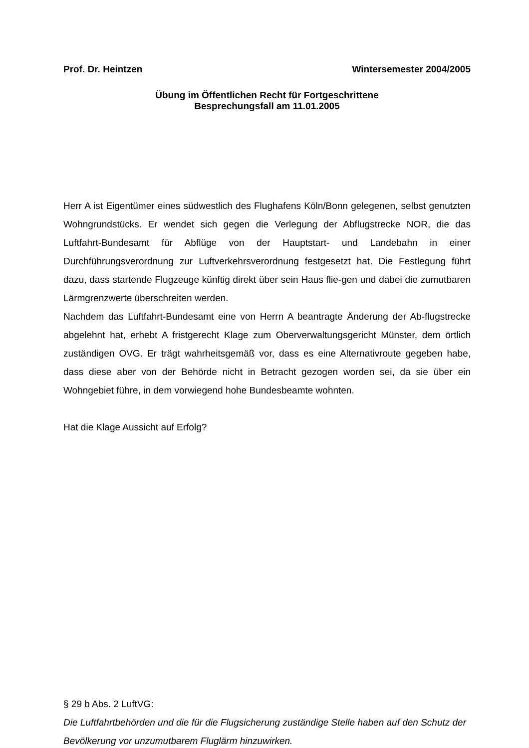Prof. Dr. Heintzen Wintersemester 2004/2005
Übung im Öffentlichen Recht für Fortgeschrittene
Besprechungsfall am 11.01.2005
Herr A ist Eigentümer eines südwestlich des Flughafens Köln/Bonn gelegenen, selbst genutzten Wohngrundstücks. Er wendet sich gegen die Verlegung der Abflugstrecke NOR, die das Luftfahrt-Bundesamt für Abflüge von der Hauptstart- und Landebahn in einer Durchführungsverordnung zur Luftverkehrsverordnung festgesetzt hat. Die Festlegung führt dazu, dass startende Flugzeuge künftig direkt über sein Haus flie-gen und dabei die zumutbaren Lärmgrenzwerte überschreiten werden.
Nachdem das Luftfahrt-Bundesamt eine von Herrn A beantragte Änderung der Ab-flugstrecke abgelehnt hat, erhebt A fristgerecht Klage zum Oberverwaltungsgericht Münster, dem örtlich zuständigen OVG. Er trägt wahrheitsgemäß vor, dass es eine Alternativroute gegeben habe, dass diese aber von der Behörde nicht in Betracht gezogen worden sei, da sie über ein Wohngebiet führe, in dem vorwiegend hohe Bundesbeamte wohnten.
Hat die Klage Aussicht auf Erfolg?
§ 29 b Abs. 2 LuftVG:
Die Luftfahrtbehörden und die für die Flugsicherung zuständige Stelle haben auf den Schutz der Bevölkerung vor unzumutbarem Fluglärm hinzuwirken.